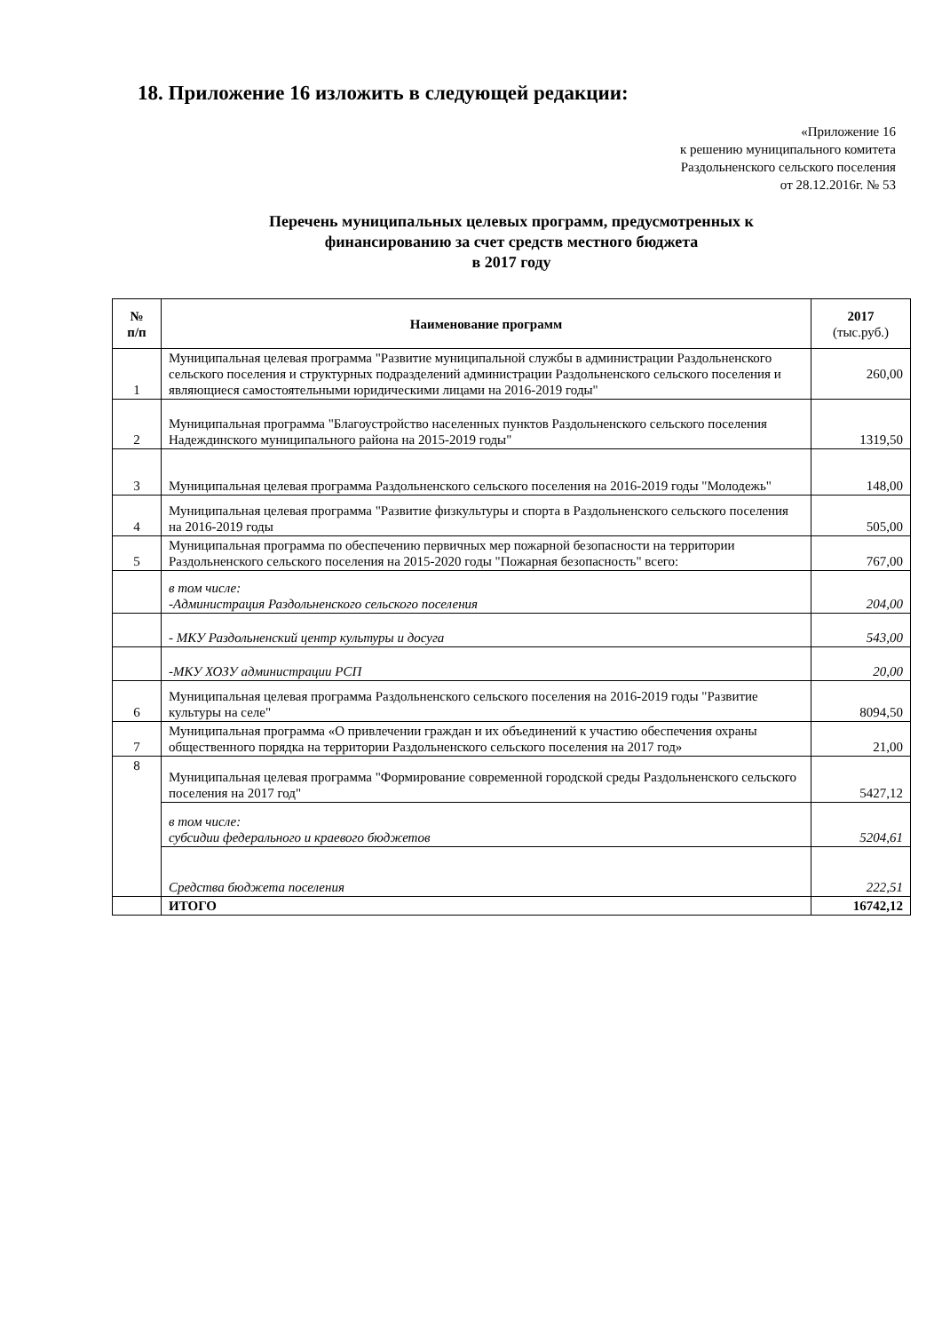18. Приложение 16 изложить в следующей редакции:
«Приложение 16
к решению муниципального комитета
Раздольненского сельского поселения
от 28.12.2016г. № 53
Перечень муниципальных целевых программ, предусмотренных к
финансированию за счет средств местного бюджета
в 2017 году
| № п/п | Наименование программ | 2017 (тыс.руб.) |
| --- | --- | --- |
| 1 | Муниципальная целевая программа "Развитие муниципальной службы в администрации Раздольненского сельского поселения и структурных подразделений администрации Раздольненского сельского поселения и являющиеся самостоятельными юридическими лицами на 2016-2019 годы" | 260,00 |
| 2 | Муниципальная программа "Благоустройство населенных пунктов Раздольненского сельского поселения Надеждинского муниципального района на 2015-2019 годы" | 1319,50 |
| 3 | Муниципальная целевая программа Раздольненского сельского поселения на 2016-2019 годы "Молодежь" | 148,00 |
| 4 | Муниципальная целевая программа "Развитие физкультуры и спорта в Раздольненского сельского поселения на 2016-2019 годы | 505,00 |
| 5 | Муниципальная программа по обеспечению первичных мер пожарной безопасности на территории Раздольненского сельского поселения на 2015-2020 годы "Пожарная безопасность" всего: | 767,00 |
| | в том числе: -Администрация Раздольненского сельского поселения | 204,00 |
| | - МКУ Раздольненский центр культуры и досуга | 543,00 |
| | -МКУ ХОЗУ администрации РСП | 20,00 |
| 6 | Муниципальная целевая программа Раздольненского сельского поселения на 2016-2019 годы "Развитие культуры на селе" | 8094,50 |
| 7 | Муниципальная программа «О привлечении граждан и их объединений к участию обеспечения охраны общественного порядка на территории Раздольненского сельского поселения на 2017 год» | 21,00 |
| 8 | Муниципальная целевая программа "Формирование современной городской среды Раздольненского сельского поселения на 2017 год" | 5427,12 |
| | в том числе: субсидии федерального и краевого бюджетов | 5204,61 |
| | Средства бюджета поселения | 222,51 |
| | ИТОГО | 16742,12 |